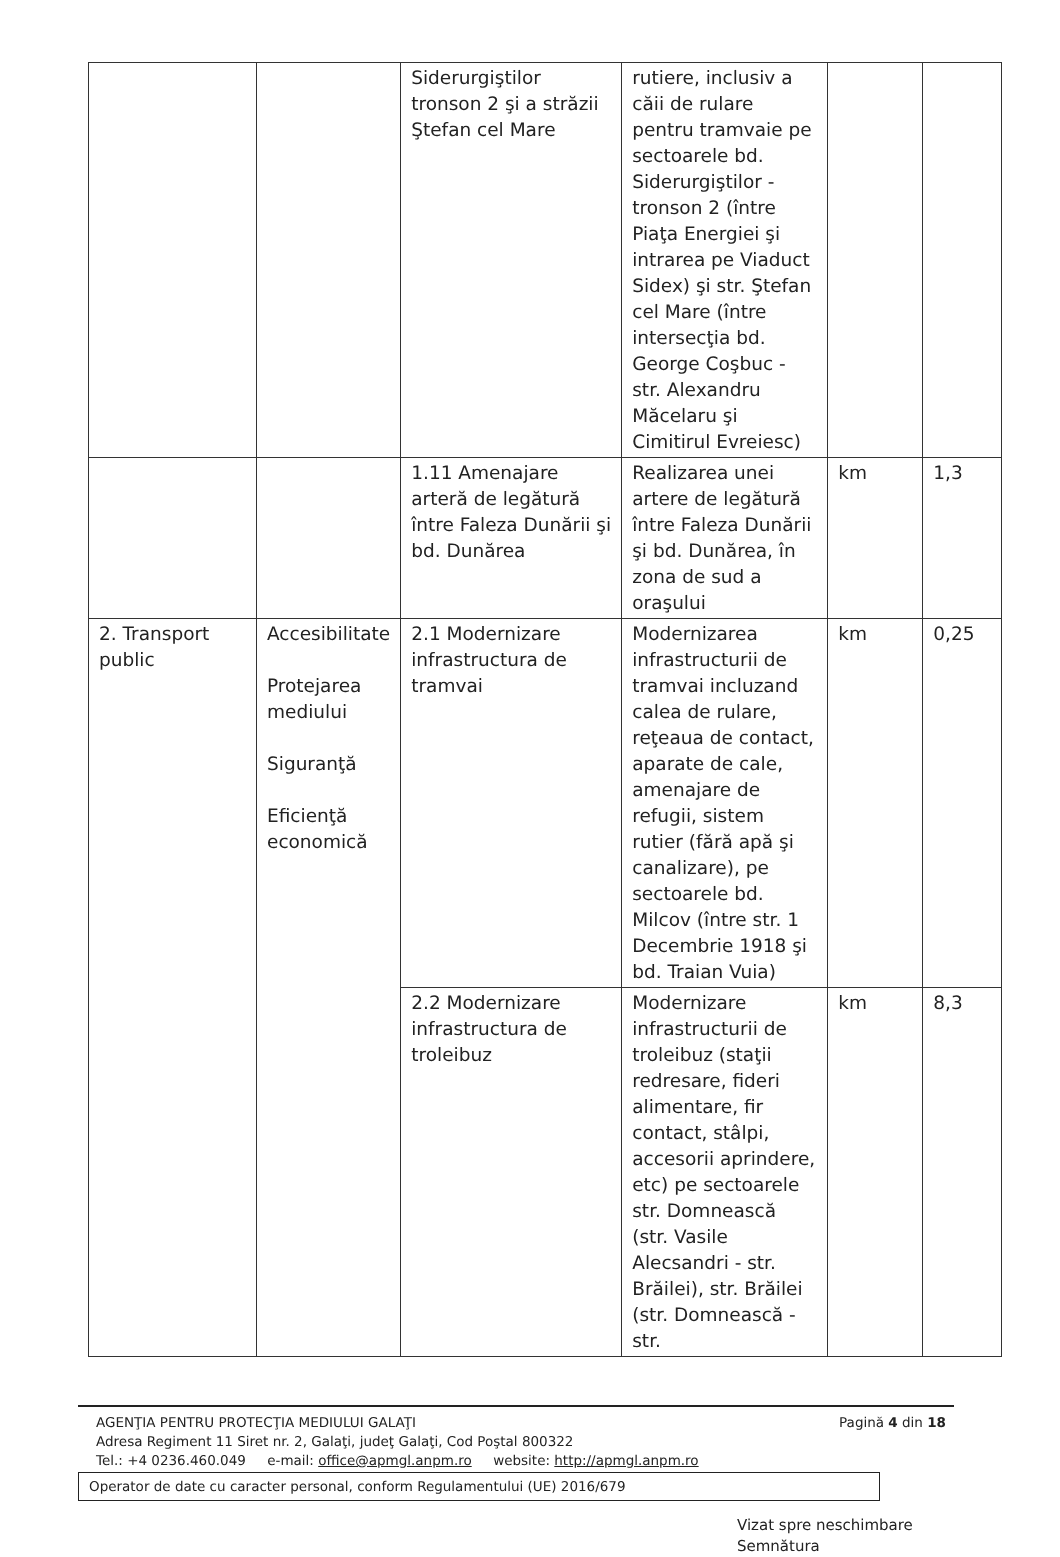| | | Siderurgiştilor tronson 2 şi a străzii Ştefan cel Mare | rutiere, inclusiv a căii de rulare pentru tramvaie pe sectoarele bd. Siderurgiştilor - tronson 2 (între Piaţa Energiei şi intrarea pe Viaduct Sidex) şi str. Ştefan cel Mare (între intersecţia bd. George Coşbuc - str. Alexandru Măcelaru şi Cimitirul Evreiesc) | | |
| | | 1.11 Amenajare arteră de legătură între Faleza Dunării şi bd. Dunărea | Realizarea unei artere de legătură între Faleza Dunării şi bd. Dunărea, în zona de sud a oraşului | km | 1,3 |
| 2. Transport public | Accesibilitate Protejarea mediului Siguranţă Eficienţă economică | 2.1 Modernizare infrastructura de tramvai | Modernizarea infrastructurii de tramvai incluzand calea de rulare, reţeaua de contact, aparate de cale, amenajare de refugii, sistem rutier (fără apă şi canalizare), pe sectoarele bd. Milcov (între str. 1 Decembrie 1918 şi bd. Traian Vuia) | km | 0,25 |
| | | 2.2 Modernizare infrastructura de troleibuz | Modernizare infrastructurii de troleibuz (staţii redresare, fideri alimentare, fir contact, stâlpi, accesorii aprindere, etc) pe sectoarele str. Domnească (str. Vasile Alecsandri - str. Brăilei), str. Brăilei (str. Domnească - str. | km | 8,3 |
AGENŢIA PENTRU PROTECŢIA MEDIULUI GALAŢI Pagină 4 din 18
Adresa Regiment 11 Siret nr. 2, Galaţi, judeţ Galaţi, Cod Poştal 800322
Tel.: +4 0236.460.049 e-mail: office@apmgl.anpm.ro website: http://apmgl.anpm.ro
Operator de date cu caracter personal, conform Regulamentului (UE) 2016/679
Vizat spre neschimbare
Semnătura